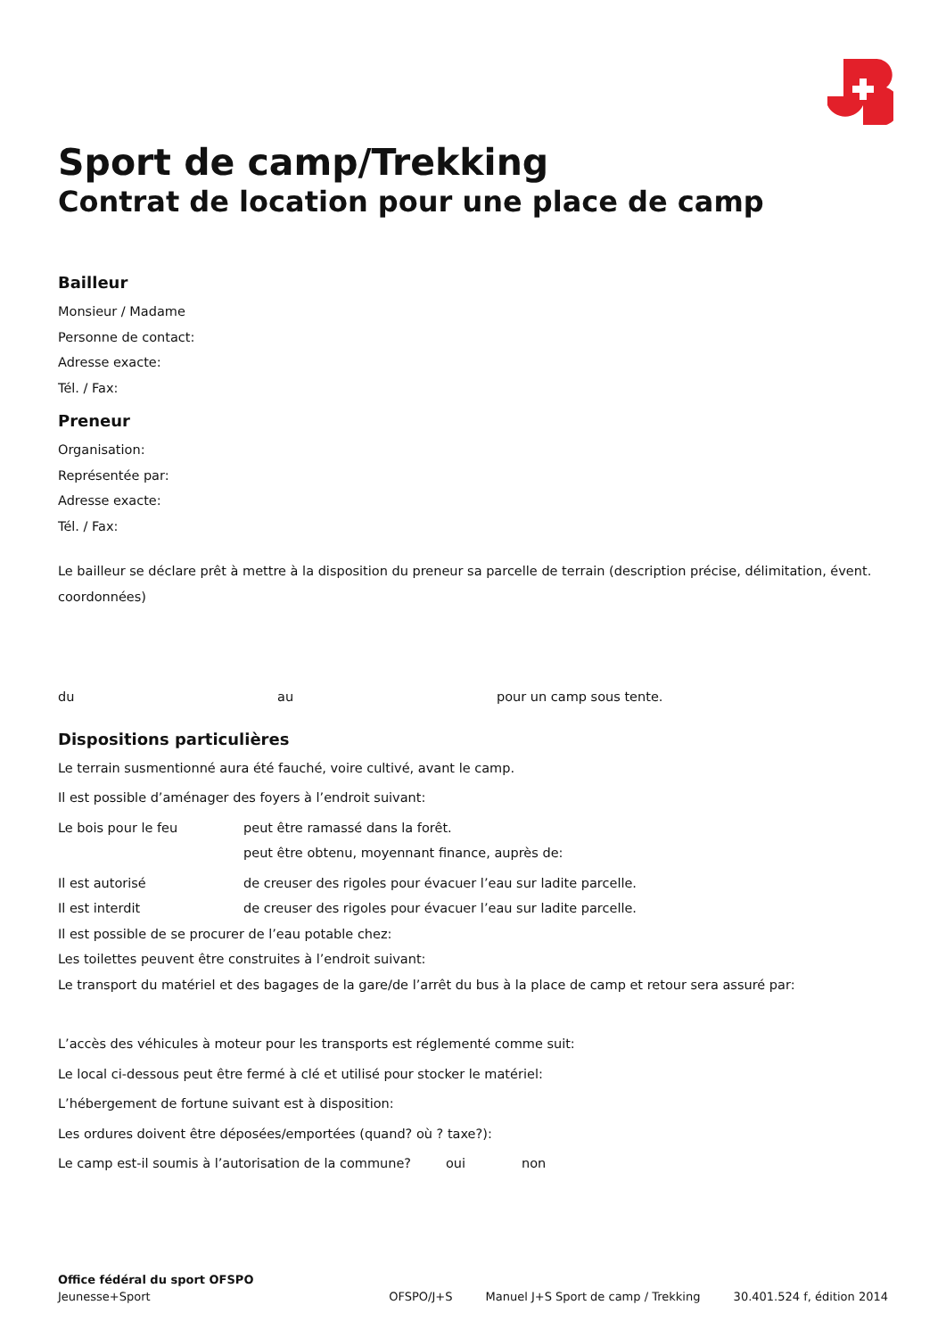Sport de camp/Trekking
Contrat de location pour une place de camp
Bailleur
Monsieur / Madame
Personne de contact:
Adresse exacte:
Tél. / Fax:
Preneur
Organisation:
Représentée par:
Adresse exacte:
Tél. / Fax:
Le bailleur se déclare prêt à mettre à la disposition du preneur sa parcelle de terrain (description précise, délimitation, évent. coordonnées)
du au pour un camp sous tente.
Dispositions particulières
Le terrain susmentionné aura été fauché, voire cultivé, avant le camp.
Il est possible d’aménager des foyers à l’endroit suivant:
Le bois pour le feu peut être ramassé dans la forêt.
peut être obtenu, moyennant finance, auprès de:
Il est autorisé de creuser des rigoles pour évacuer l’eau sur ladite parcelle.
Il est interdit de creuser des rigoles pour évacuer l’eau sur ladite parcelle.
Il est possible de se procurer de l’eau potable chez:
Les toilettes peuvent être construites à l’endroit suivant:
Le transport du matériel et des bagages de la gare/de l’arrêt du bus à la place de camp et retour sera assuré par:
L’accès des véhicules à moteur pour les transports est réglementé comme suit:
Le local ci-dessous peut être fermé à clé et utilisé pour stocker le matériel:
L’hébergement de fortune suivant est à disposition:
Les ordures doivent être déposées/emportées (quand? où ? taxe?):
Le camp est-il soumis à l’autorisation de la commune? oui non
Office fédéral du sport OFSPO
Jeunesse+Sport
OFSPO/J+S Manuel J+S Sport de camp / Trekking 30.401.524 f, édition 2014